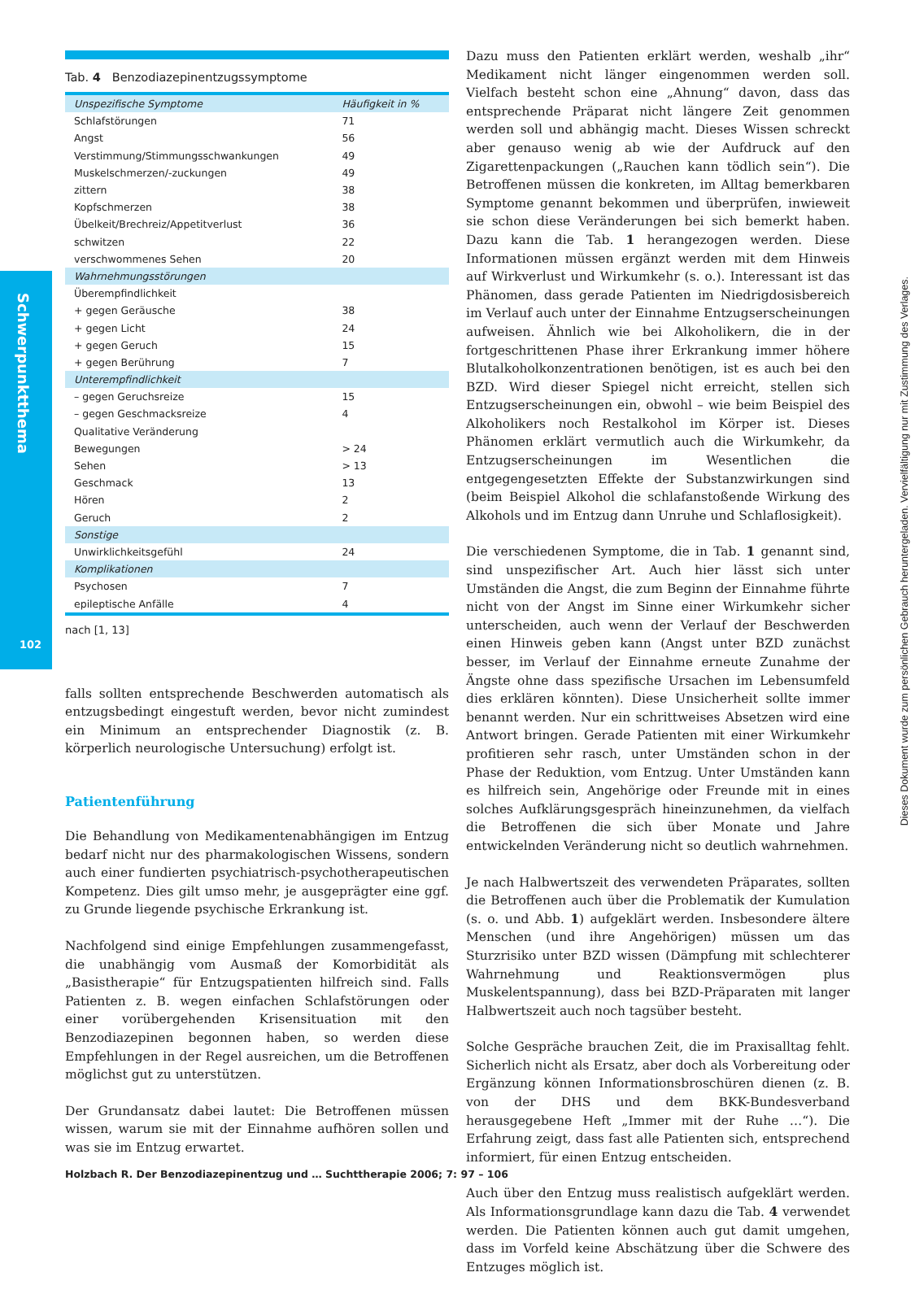Schwerpunktthema
102
Tab. 4 Benzodiazepinentzugssymptome
| Unspezifische Symptome | Häufigkeit in % |
| Schlafstörungen | 71 |
| Angst | 56 |
| Verstimmung/Stimmungsschwankungen | 49 |
| Muskelschmerzen/-zuckungen | 49 |
| zittern | 38 |
| Kopfschmerzen | 38 |
| Übelkeit/Brechreiz/Appetitverlust | 36 |
| schwitzen | 22 |
| verschwommenes Sehen | 20 |
| Wahrnehmungsstörungen | |
| Überempfindlichkeit | |
| + gegen Geräusche | 38 |
| + gegen Licht | 24 |
| + gegen Geruch | 15 |
| + gegen Berührung | 7 |
| Unterempfindlichkeit | |
| – gegen Geruchsreize | 15 |
| – gegen Geschmacksreize | 4 |
| Qualitative Veränderung | |
| Bewegungen | > 24 |
| Sehen | > 13 |
| Geschmack | 13 |
| Hören | 2 |
| Geruch | 2 |
| Sonstige | |
| Unwirklichkeitsgefühl | 24 |
| Komplikationen | |
| Psychosen | 7 |
| epileptische Anfälle | 4 |
nach [1, 13]
falls sollten entsprechende Beschwerden automatisch als entzugsbedingt eingestuft werden, bevor nicht zumindest ein Minimum an entsprechender Diagnostik (z. B. körperlich neurologische Untersuchung) erfolgt ist.
Patientenführung
Die Behandlung von Medikamentenabhängigen im Entzug bedarf nicht nur des pharmakologischen Wissens, sondern auch einer fundierten psychiatrisch-psychotherapeutischen Kompetenz. Dies gilt umso mehr, je ausgeprägter eine ggf. zu Grunde liegende psychische Erkrankung ist.
Nachfolgend sind einige Empfehlungen zusammengefasst, die unabhängig vom Ausmaß der Komorbidität als „Basistherapie“ für Entzugspatienten hilfreich sind. Falls Patienten z. B. wegen einfachen Schlafstörungen oder einer vorübergehenden Krisensituation mit den Benzodiazepinen begonnen haben, so werden diese Empfehlungen in der Regel ausreichen, um die Betroffenen möglichst gut zu unterstützen.
Der Grundansatz dabei lautet: Die Betroffenen müssen wissen, warum sie mit der Einnahme aufhören sollen und was sie im Entzug erwartet.
Dazu muss den Patienten erklärt werden, weshalb „ihr“ Medikament nicht länger eingenommen werden soll. Vielfach besteht schon eine „Ahnung“ davon, dass das entsprechende Präparat nicht längere Zeit genommen werden soll und abhängig macht. Dieses Wissen schreckt aber genauso wenig ab wie der Aufdruck auf den Zigarettenpackungen („Rauchen kann tödlich sein“). Die Betroffenen müssen die konkreten, im Alltag bemerkbaren Symptome genannt bekommen und überprüfen, inwieweit sie schon diese Veränderungen bei sich bemerkt haben. Dazu kann die Tab. 1 herangezogen werden. Diese Informationen müssen ergänzt werden mit dem Hinweis auf Wirkverlust und Wirkumkehr (s. o.). Interessant ist das Phänomen, dass gerade Patienten im Niedrigdosisbereich im Verlauf auch unter der Einnahme Entzugserscheinungen aufweisen. Ähnlich wie bei Alkoholikern, die in der fortgeschrittenen Phase ihrer Erkrankung immer höhere Blutalkoholkonzentrationen benötigen, ist es auch bei den BZD. Wird dieser Spiegel nicht erreicht, stellen sich Entzugserscheinungen ein, obwohl – wie beim Beispiel des Alkoholikers noch Restalkohol im Körper ist. Dieses Phänomen erklärt vermutlich auch die Wirkumkehr, da Entzugserscheinungen im Wesentlichen die entgegengesetzten Effekte der Substanzwirkungen sind (beim Beispiel Alkohol die schlafanstoßende Wirkung des Alkohols und im Entzug dann Unruhe und Schlaflosigkeit).
Die verschiedenen Symptome, die in Tab. 1 genannt sind, sind unspezifischer Art. Auch hier lässt sich unter Umständen die Angst, die zum Beginn der Einnahme führte nicht von der Angst im Sinne einer Wirkumkehr sicher unterscheiden, auch wenn der Verlauf der Beschwerden einen Hinweis geben kann (Angst unter BZD zunächst besser, im Verlauf der Einnahme erneute Zunahme der Ängste ohne dass spezifische Ursachen im Lebensumfeld dies erklären könnten). Diese Unsicherheit sollte immer benannt werden. Nur ein schrittweises Absetzen wird eine Antwort bringen. Gerade Patienten mit einer Wirkumkehr profitieren sehr rasch, unter Umständen schon in der Phase der Reduktion, vom Entzug. Unter Umständen kann es hilfreich sein, Angehörige oder Freunde mit in eines solches Aufklärungsgespräch hineinzunehmen, da vielfach die Betroffenen die sich über Monate und Jahre entwickelnden Veränderung nicht so deutlich wahrnehmen.
Je nach Halbwertszeit des verwendeten Präparates, sollten die Betroffenen auch über die Problematik der Kumulation (s. o. und Abb. 1) aufgeklärt werden. Insbesondere ältere Menschen (und ihre Angehörigen) müssen um das Sturzrisiko unter BZD wissen (Dämpfung mit schlechterer Wahrnehmung und Reaktionsvermögen plus Muskelentspannung), dass bei BZD-Präparaten mit langer Halbwertszeit auch noch tagsüber besteht.
Solche Gespräche brauchen Zeit, die im Praxisalltag fehlt. Sicherlich nicht als Ersatz, aber doch als Vorbereitung oder Ergänzung können Informationsbroschüren dienen (z. B. von der DHS und dem BKK-Bundesverband herausgegebene Heft „Immer mit der Ruhe …“). Die Erfahrung zeigt, dass fast alle Patienten sich, entsprechend informiert, für einen Entzug entscheiden.
Auch über den Entzug muss realistisch aufgeklärt werden. Als Informationsgrundlage kann dazu die Tab. 4 verwendet werden. Die Patienten können auch gut damit umgehen, dass im Vorfeld keine Abschätzung über die Schwere des Entzuges möglich ist.
Holzbach R. Der Benzodiazepinentzug und … Suchttherapie 2006; 7: 97 – 106
Dieses Dokument wurde zum persönlichen Gebrauch heruntergeladen. Vervielfältigung nur mit Zustimmung des Verlages.